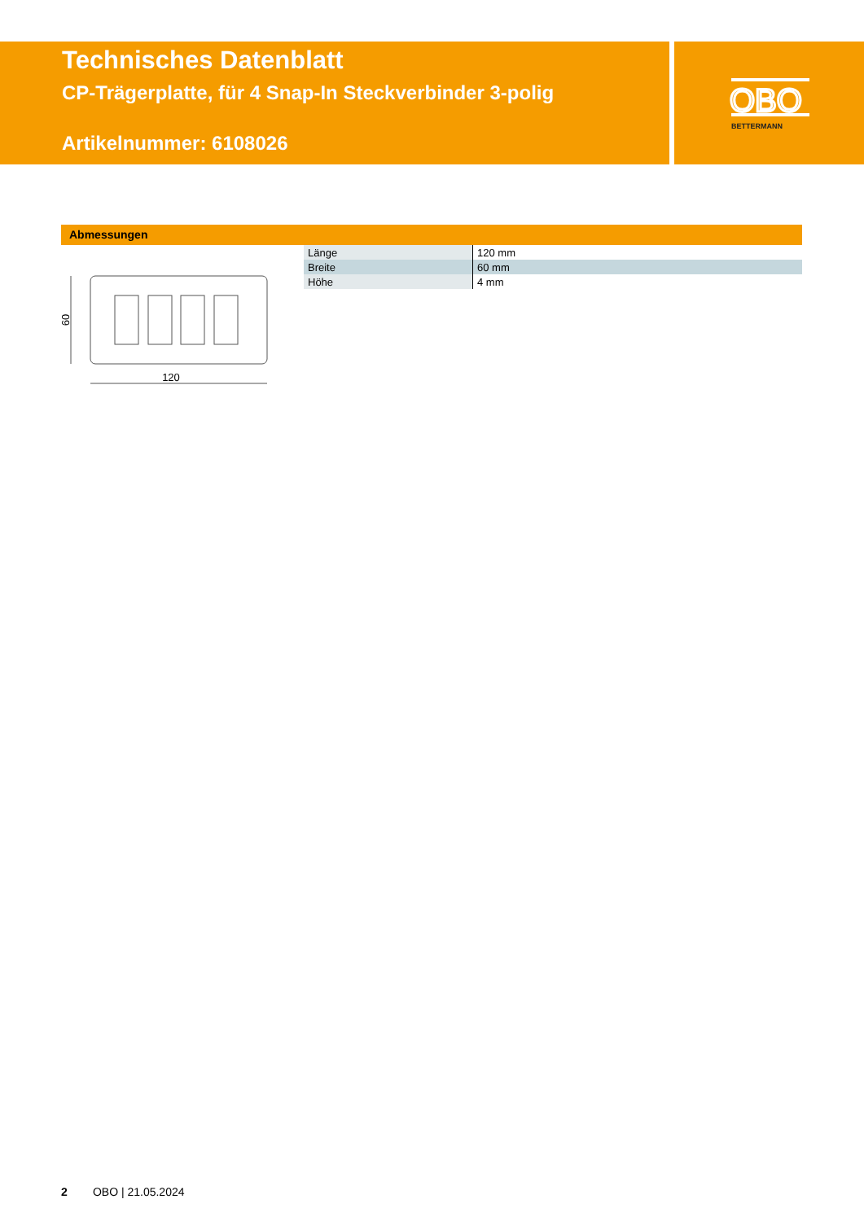Technisches Datenblatt
CP-Trägerplatte, für 4 Snap-In Steckverbinder 3-polig
Artikelnummer: 6108026
OBO
BETTERMANN
Abmessungen
120
60
| Länge | 120 mm |
| Breite | 60 mm |
| Höhe | 4 mm |
2 OBO | 21.05.2024